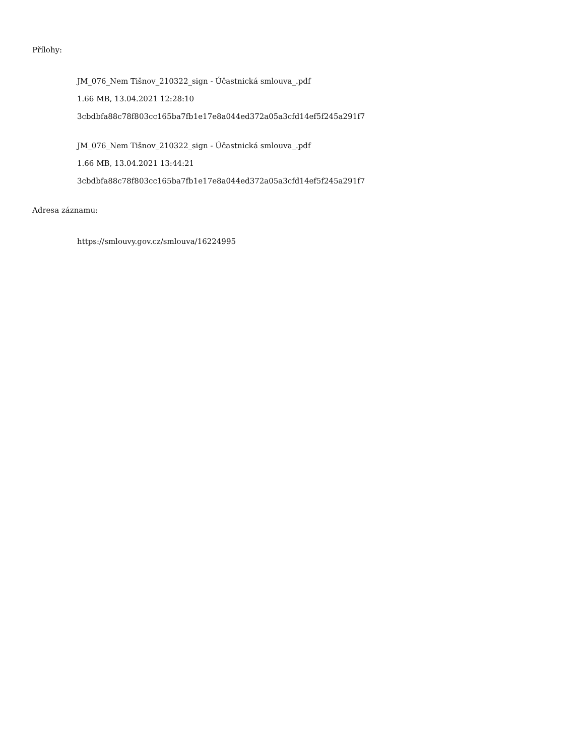Přílohy:
JM_076_Nem Tišnov_210322_sign - Účastnická smlouva_.pdf
1.66 MB, 13.04.2021 12:28:10
3cbdbfa88c78f803cc165ba7fb1e17e8a044ed372a05a3cfd14ef5f245a291f7
JM_076_Nem Tišnov_210322_sign - Účastnická smlouva_.pdf
1.66 MB, 13.04.2021 13:44:21
3cbdbfa88c78f803cc165ba7fb1e17e8a044ed372a05a3cfd14ef5f245a291f7
Adresa záznamu:
https://smlouvy.gov.cz/smlouva/16224995